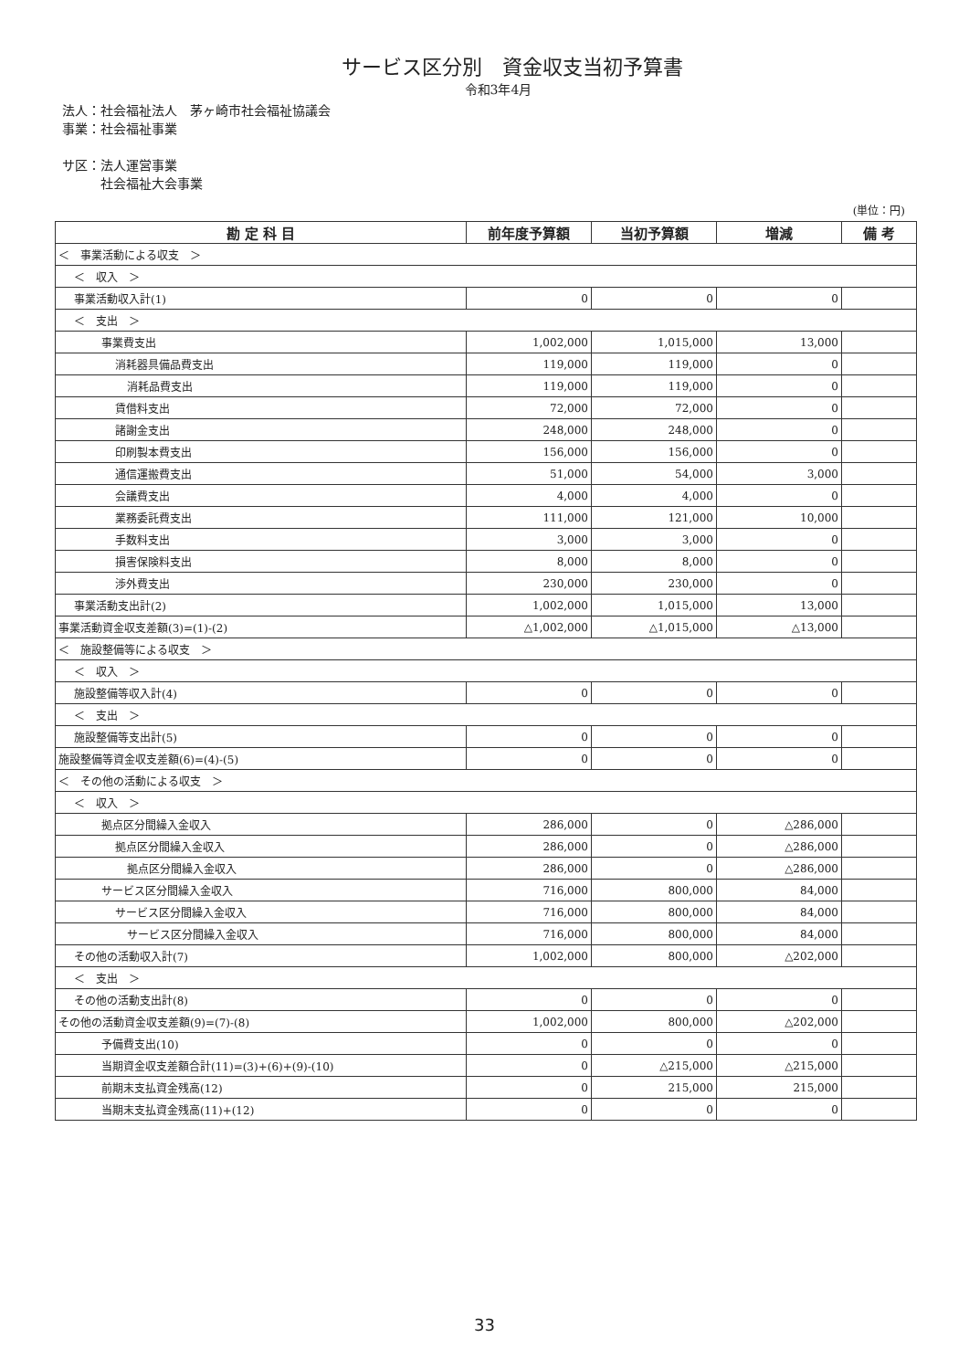サービス区分別　資金収支当初予算書
令和3年4月
法人：社会福祉法人　茅ヶ崎市社会福祉協議会
事業：社会福祉事業
サ区：法人運営事業
　　　社会福祉大会事業
(単位：円)
| 勘 定 科 目 | 前年度予算額 | 当初予算額 | 増減 | 備 考 |
| --- | --- | --- | --- | --- |
| ＜ 事業活動による収支 ＞ | | | | |
| ＜ 収入 ＞ | | | | |
| 事業活動収入計(1) | 0 | 0 | 0 | |
| ＜ 支出 ＞ | | | | |
| 事業費支出 | 1,002,000 | 1,015,000 | 13,000 | |
| 消耗器具備品費支出 | 119,000 | 119,000 | 0 | |
| 消耗品費支出 | 119,000 | 119,000 | 0 | |
| 賃借料支出 | 72,000 | 72,000 | 0 | |
| 諸謝金支出 | 248,000 | 248,000 | 0 | |
| 印刷製本費支出 | 156,000 | 156,000 | 0 | |
| 通信運搬費支出 | 51,000 | 54,000 | 3,000 | |
| 会議費支出 | 4,000 | 4,000 | 0 | |
| 業務委託費支出 | 111,000 | 121,000 | 10,000 | |
| 手数料支出 | 3,000 | 3,000 | 0 | |
| 損害保険料支出 | 8,000 | 8,000 | 0 | |
| 渉外費支出 | 230,000 | 230,000 | 0 | |
| 事業活動支出計(2) | 1,002,000 | 1,015,000 | 13,000 | |
| 事業活動資金収支差額(3)=(1)-(2) | △1,002,000 | △1,015,000 | △13,000 | |
| ＜ 施設整備等による収支 ＞ | | | | |
| ＜ 収入 ＞ | | | | |
| 施設整備等収入計(4) | 0 | 0 | 0 | |
| ＜ 支出 ＞ | | | | |
| 施設整備等支出計(5) | 0 | 0 | 0 | |
| 施設整備等資金収支差額(6)=(4)-(5) | 0 | 0 | 0 | |
| ＜ その他の活動による収支 ＞ | | | | |
| ＜ 収入 ＞ | | | | |
| 拠点区分間繰入金収入 | 286,000 | 0 | △286,000 | |
| 拠点区分間繰入金収入 | 286,000 | 0 | △286,000 | |
| 拠点区分間繰入金収入 | 286,000 | 0 | △286,000 | |
| サービス区分間繰入金収入 | 716,000 | 800,000 | 84,000 | |
| サービス区分間繰入金収入 | 716,000 | 800,000 | 84,000 | |
| サービス区分間繰入金収入 | 716,000 | 800,000 | 84,000 | |
| その他の活動収入計(7) | 1,002,000 | 800,000 | △202,000 | |
| ＜ 支出 ＞ | | | | |
| その他の活動支出計(8) | 0 | 0 | 0 | |
| その他の活動資金収支差額(9)=(7)-(8) | 1,002,000 | 800,000 | △202,000 | |
| 予備費支出(10) | 0 | 0 | 0 | |
| 当期資金収支差額合計(11)=(3)+(6)+(9)-(10) | 0 | △215,000 | △215,000 | |
| 前期末支払資金残高(12) | 0 | 215,000 | 215,000 | |
| 当期末支払資金残高(11)+(12) | 0 | 0 | 0 | |
33